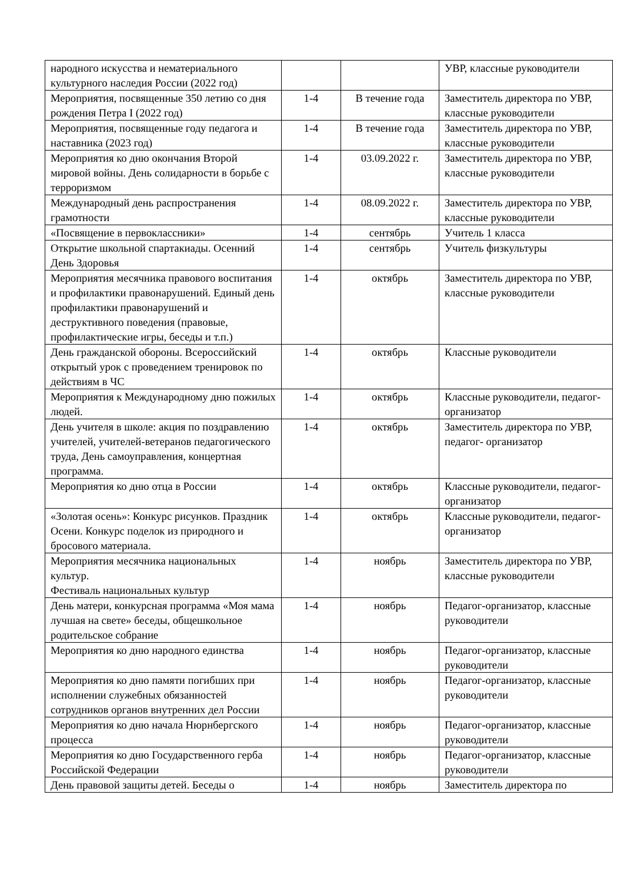| народного искусства и нематериального культурного наследия России (2022 год) | | | УВР, классные руководители |
| Мероприятия, посвященные 350 летию со дня рождения Петра I (2022 год) | 1-4 | В течение года | Заместитель директора по УВР, классные руководители |
| Мероприятия, посвященные году педагога и наставника (2023 год) | 1-4 | В течение года | Заместитель директора по УВР, классные руководители |
| Мероприятия ко дню окончания Второй мировой войны. День солидарности в борьбе с терроризмом | 1-4 | 03.09.2022 г. | Заместитель директора по УВР, классные руководители |
| Международный день распространения грамотности | 1-4 | 08.09.2022 г. | Заместитель директора по УВР, классные руководители |
| «Посвящение в первоклассники» | 1-4 | сентябрь | Учитель 1 класса |
| Открытие школьной спартакиады. Осенний День Здоровья | 1-4 | сентябрь | Учитель физкультуры |
| Мероприятия месячника правового воспитания и профилактики правонарушений. Единый день профилактики правонарушений и деструктивного поведения (правовые, профилактические игры, беседы и т.п.) | 1-4 | октябрь | Заместитель директора по УВР, классные руководители |
| День гражданской обороны. Всероссийский открытый урок с проведением тренировок по действиям в ЧС | 1-4 | октябрь | Классные руководители |
| Мероприятия к Международному дню пожилых людей. | 1-4 | октябрь | Классные руководители, педагог- организатор |
| День учителя в школе: акция по поздравлению учителей, учителей-ветеранов педагогического труда, День самоуправления, концертная программа. | 1-4 | октябрь | Заместитель директора по УВР, педагог- организатор |
| Мероприятия ко дню отца в России | 1-4 | октябрь | Классные руководители, педагог- организатор |
| «Золотая осень»: Конкурс рисунков. Праздник Осени. Конкурс поделок из природного и бросового материала. | 1-4 | октябрь | Классные руководители, педагог- организатор |
| Мероприятия месячника национальных культур. Фестиваль национальных культур | 1-4 | ноябрь | Заместитель директора по УВР, классные руководители |
| День матери, конкурсная программа «Моя мама лучшая на свете» беседы, общешкольное родительское собрание | 1-4 | ноябрь | Педагог-организатор, классные руководители |
| Мероприятия ко дню народного единства | 1-4 | ноябрь | Педагог-организатор, классные руководители |
| Мероприятия ко дню памяти погибших при исполнении служебных обязанностей сотрудников органов внутренних дел России | 1-4 | ноябрь | Педагог-организатор, классные руководители |
| Мероприятия ко дню начала Нюрнбергского процесса | 1-4 | ноябрь | Педагог-организатор, классные руководители |
| Мероприятия ко дню Государственного герба Российской Федерации | 1-4 | ноябрь | Педагог-организатор, классные руководители |
| День правовой защиты детей. Беседы о | 1-4 | ноябрь | Заместитель директора по |